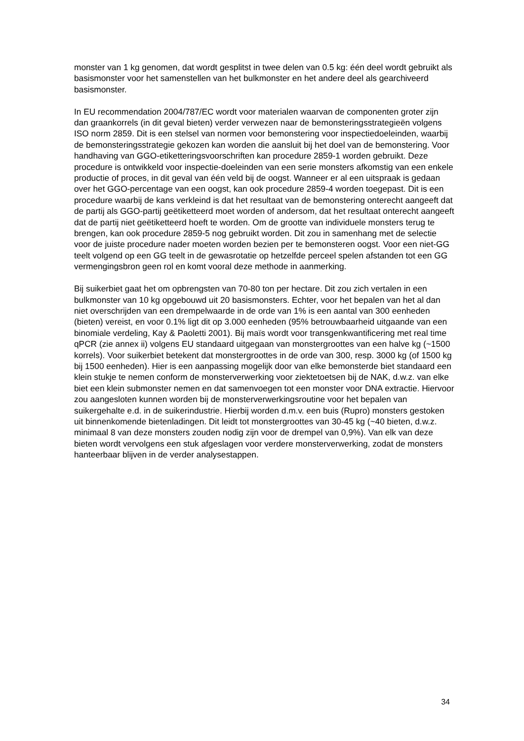monster van 1 kg genomen, dat wordt gesplitst in twee delen van 0.5 kg: één deel wordt gebruikt als basismonster voor het samenstellen van het bulkmonster en het andere deel als gearchiveerd basismonster.
In EU recommendation 2004/787/EC wordt voor materialen waarvan de componenten groter zijn dan graankorrels (in dit geval bieten) verder verwezen naar de bemonsteringsstrategieën volgens ISO norm 2859. Dit is een stelsel van normen voor bemonstering voor inspectiedoeleinden, waarbij de bemonsteringsstrategie gekozen kan worden die aansluit bij het doel van de bemonstering. Voor handhaving van GGO-etiketteringsvoorschriften kan procedure 2859-1 worden gebruikt. Deze procedure is ontwikkeld voor inspectie-doeleinden van een serie monsters afkomstig van een enkele productie of proces, in dit geval van één veld bij de oogst. Wanneer er al een uitspraak is gedaan over het GGO-percentage van een oogst, kan ook procedure 2859-4 worden toegepast. Dit is een procedure waarbij de kans verkleind is dat het resultaat van de bemonstering onterecht aangeeft dat de partij als GGO-partij geëtiketteerd moet worden of andersom, dat het resultaat onterecht aangeeft dat de partij niet geëtiketteerd hoeft te worden. Om de grootte van individuele monsters terug te brengen, kan ook procedure 2859-5 nog gebruikt worden. Dit zou in samenhang met de selectie voor de juiste procedure nader moeten worden bezien per te bemonsteren oogst. Voor een niet-GG teelt volgend op een GG teelt in de gewasrotatie op hetzelfde perceel spelen afstanden tot een GG vermengingsbron geen rol en komt vooral deze methode in aanmerking.
Bij suikerbiet gaat het om opbrengsten van 70-80 ton per hectare. Dit zou zich vertalen in een bulkmonster van 10 kg opgebouwd uit 20 basismonsters. Echter, voor het bepalen van het al dan niet overschrijden van een drempelwaarde in de orde van 1% is een aantal van 300 eenheden (bieten) vereist, en voor 0.1% ligt dit op 3.000 eenheden (95% betrouwbaarheid uitgaande van een binomiale verdeling, Kay & Paoletti 2001). Bij maïs wordt voor transgenkwantificering met real time qPCR (zie annex ii) volgens EU standaard uitgegaan van monstergroottes van een halve kg (~1500 korrels). Voor suikerbiet betekent dat monstergroottes in de orde van 300, resp. 3000 kg (of 1500 kg bij 1500 eenheden). Hier is een aanpassing mogelijk door van elke bemonsterde biet standaard een klein stukje te nemen conform de monsterverwerking voor ziektetoetsen bij de NAK, d.w.z. van elke biet een klein submonster nemen en dat samenvoegen tot een monster voor DNA extractie. Hiervoor zou aangesloten kunnen worden bij de monsterverwerkingsroutine voor het bepalen van suikergehalte e.d. in de suikerindustrie. Hierbij worden d.m.v. een buis (Rupro) monsters gestoken uit binnenkomende bietenladingen. Dit leidt tot monstergroottes van 30-45 kg (~40 bieten, d.w.z. minimaal 8 van deze monsters zouden nodig zijn voor de drempel van 0,9%). Van elk van deze bieten wordt vervolgens een stuk afgeslagen voor verdere monsterverwerking, zodat de monsters hanteerbaar blijven in de verder analysestappen.
34